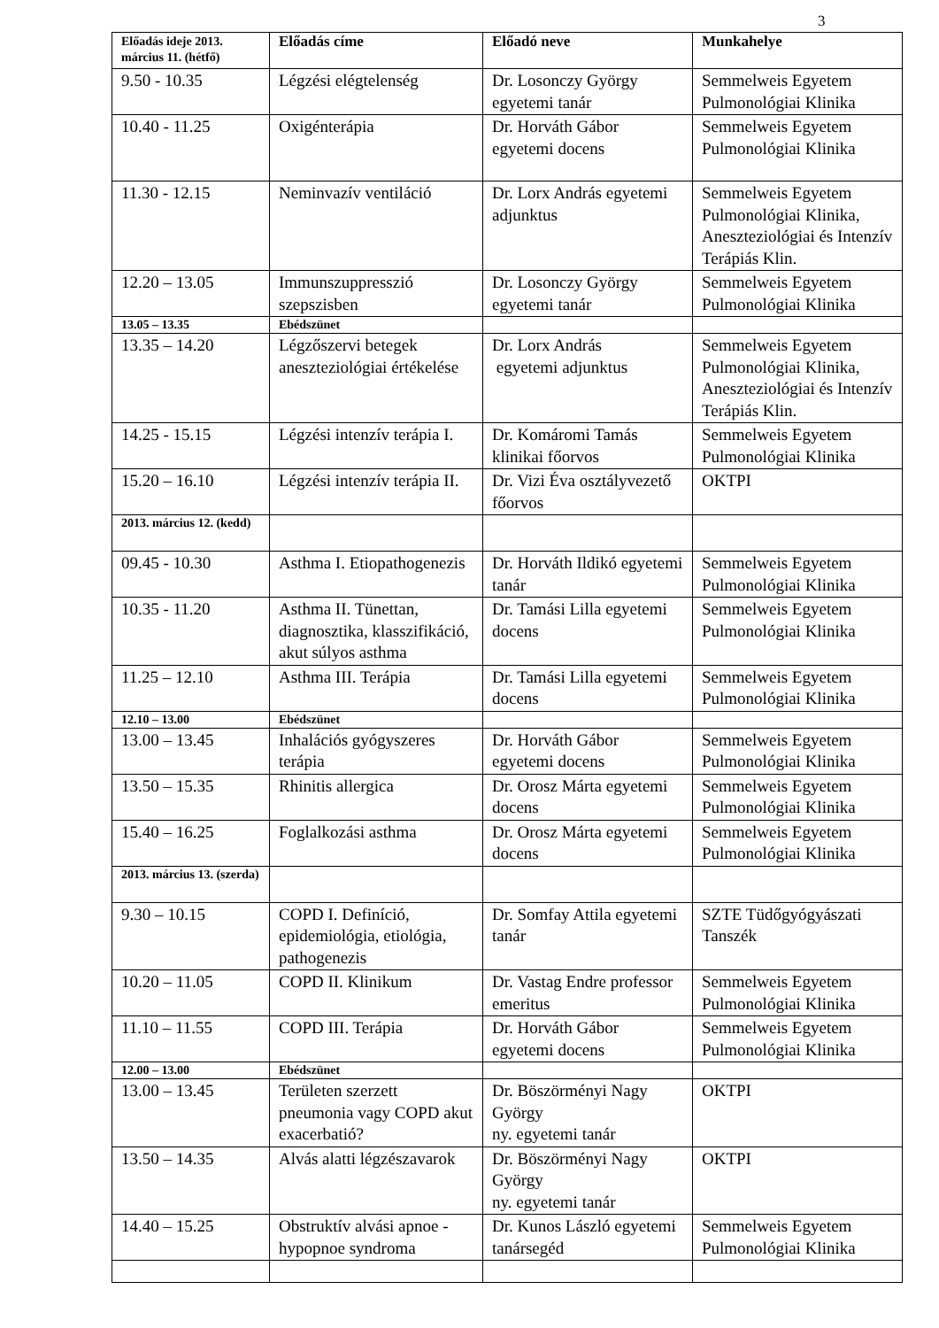3
| Előadás ideje 2013. március 11. (hétfő) | Előadás címe | Előadó neve | Munkahelye |
| --- | --- | --- | --- |
| 9.50 - 10.35 | Légzési elégtelenség | Dr. Losonczy György egyetemi tanár | Semmelweis Egyetem Pulmonológiai Klinika |
| 10.40 - 11.25 | Oxigénterápia | Dr. Horváth Gábor egyetemi docens | Semmelweis Egyetem Pulmonológiai Klinika |
| 11.30 - 12.15 | Neminvazív ventiláció | Dr. Lorx András egyetemi adjunktus | Semmelweis Egyetem Pulmonológiai Klinika, Aneszteziológiai és Intenzív Terápiás Klin. |
| 12.20 – 13.05 | Immunszuppresszió szepszisben | Dr. Losonczy György egyetemi tanár | Semmelweis Egyetem Pulmonológiai Klinika |
| 13.05 – 13.35 | Ebédszünet | | |
| 13.35 – 14.20 | Légzőszervi betegek aneszteziológiai értékelése | Dr. Lorx András egyetemi adjunktus | Semmelweis Egyetem Pulmonológiai Klinika, Aneszteziológiai és Intenzív Terápiás Klin. |
| 14.25 - 15.15 | Légzési intenzív terápia I. | Dr. Komáromi Tamás klinikai főorvos | Semmelweis Egyetem Pulmonológiai Klinika |
| 15.20 – 16.10 | Légzési intenzív terápia II. | Dr. Vizi Éva osztályvezető főorvos | OKTPI |
| 2013. március 12. (kedd) | | | |
| 09.45 - 10.30 | Asthma I. Etiopathogenezis | Dr. Horváth Ildikó egyetemi tanár | Semmelweis Egyetem Pulmonológiai Klinika |
| 10.35 - 11.20 | Asthma II. Tünettan, diagnosztika, klasszifikáció, akut súlyos asthma | Dr. Tamási Lilla egyetemi docens | Semmelweis Egyetem Pulmonológiai Klinika |
| 11.25 – 12.10 | Asthma III. Terápia | Dr. Tamási Lilla egyetemi docens | Semmelweis Egyetem Pulmonológiai Klinika |
| 12.10 – 13.00 | Ebédszünet | | |
| 13.00 – 13.45 | Inhalációs gyógyszeres terápia | Dr. Horváth Gábor egyetemi docens | Semmelweis Egyetem Pulmonológiai Klinika |
| 13.50 – 15.35 | Rhinitis allergica | Dr. Orosz Márta egyetemi docens | Semmelweis Egyetem Pulmonológiai Klinika |
| 15.40 – 16.25 | Foglalkozási asthma | Dr. Orosz Márta egyetemi docens | Semmelweis Egyetem Pulmonológiai Klinika |
| 2013. március 13. (szerda) | | | |
| 9.30 – 10.15 | COPD I. Definíció, epidemiológia, etiológia, pathogenezis | Dr. Somfay Attila egyetemi tanár | SZTE Tüdőgyógyászati Tanszék |
| 10.20 – 11.05 | COPD II. Klinikum | Dr. Vastag Endre professor emeritus | Semmelweis Egyetem Pulmonológiai Klinika |
| 11.10 – 11.55 | COPD III. Terápia | Dr. Horváth Gábor egyetemi docens | Semmelweis Egyetem Pulmonológiai Klinika |
| 12.00 – 13.00 | Ebédszünet | | |
| 13.00 – 13.45 | Területen szerzett pneumonia vagy COPD akut exacerbatió? | Dr. Böszörményi Nagy György ny. egyetemi tanár | OKTPI |
| 13.50 – 14.35 | Alvás alatti légzészavarok | Dr. Böszörményi Nagy György ny. egyetemi tanár | OKTPI |
| 14.40 – 15.25 | Obstruktív alvási apnoe - hypopnoe syndroma | Dr. Kunos László egyetemi tanársegéd | Semmelweis Egyetem Pulmonológiai Klinika |